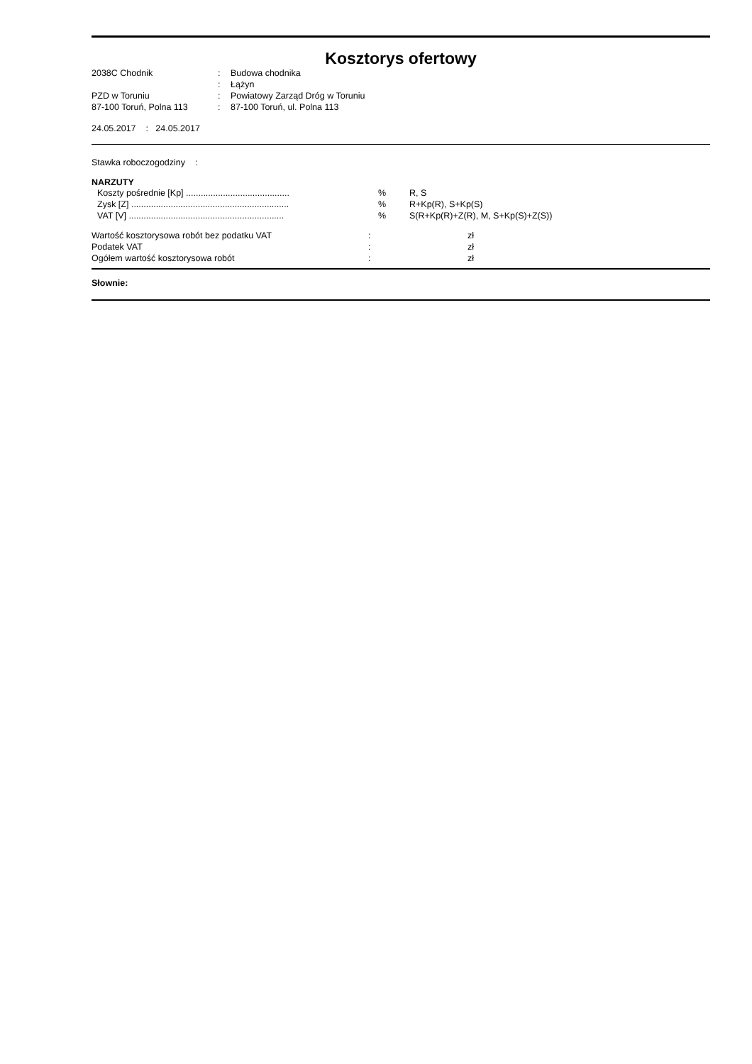Kosztorys ofertowy
| 2038C Chodnik | : | Budowa chodnika |
| | : | Łążyn |
| PZD w Toruniu | : | Powiatowy Zarząd Dróg w Toruniu |
| 87-100 Toruń, Polna 113 | : | 87-100 Toruń, ul. Polna 113 |
24.05.2017 : 24.05.2017
Stawka roboczogodziny :
NARZUTY
| Koszty pośrednie [Kp] .......................................... | % | R, S |
| Zysk [Z] ................................................................ | % | R+Kp(R), S+Kp(S) |
| VAT [V] ............................................................... | % | S(R+Kp(R)+Z(R), M, S+Kp(S)+Z(S)) |
| Wartość kosztorysowa robót bez podatku VAT | : | zł |
| Podatek VAT | : | zł |
| Ogółem wartość kosztorysowa robót | : | zł |
Słownie: